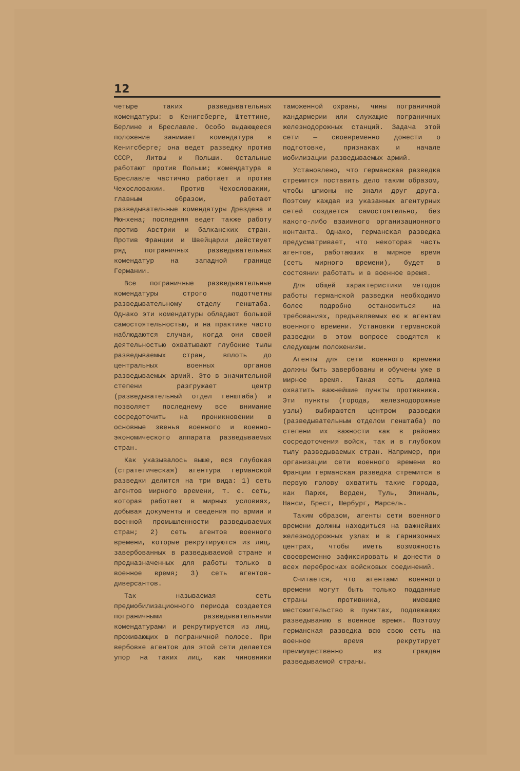12
четыре таких разведывательных комендатуры: в Кенигсберге, Штеттине, Берлине и Бреславле. Особо выдающееся положение занимает комендатура в Кенигсберге; она ведет разведку против СССР, Литвы и Польши. Остальные работают против Польши; комендатура в Бреславле частично работает и против Чехословакии. Против Чехословакии, главным образом, работают разведывательные комендатуры Дрездена и Мюнхена; последняя ведет также работу против Австрии и балканских стран. Против Франции и Швейцарии действует ряд пограничных разведывательных комендатур на западной границе Германии.
Все пограничные разведывательные комендатуры строго подотчетны разведывательному отделу генштаба. Однако эти комендатуры обладают большой самостоятельностью, и на практике часто наблюдаются случаи, когда они своей деятельностью охватывают глубокие тылы разведываемых стран, вплоть до центральных военных органов разведываемых армий. Это в значительной степени разгружает центр (разведывательный отдел генштаба) и позволяет последнему все внимание сосредоточить на проникновении в основные звенья военного и военно-экономического аппарата разведываемых стран.
Как указывалось выше, вся глубокая (стратегическая) агентура германской разведки делится на три вида: 1) сеть агентов мирного времени, т. е. сеть, которая работает в мирных условиях, добывая документы и сведения по армии и военной промышленности разведываемых стран; 2) сеть агентов военного времени, которые рекрутируются из лиц, завербованных в разведываемой стране и предназначенных для работы только в военное время; 3) сеть агентов-диверсантов.
Так называемая сеть предмобилизационного периода создается пограничными разведывательными комендатурами и рекрутируется из лиц, проживающих в пограничной полосе. При вербовке агентов для этой сети делается упор на таких лиц, как чиновники таможенной охраны, чины пограничной жандармерии или служащие пограничных железнодорожных станций. Задача этой сети — своевременно донести о подготовке, признаках и начале мобилизации разведываемых армий.
Установлено, что германская разведка стремится поставить дело таким образом, чтобы шпионы не знали друг друга. Поэтому каждая из указанных агентурных сетей создается самостоятельно, без какого-либо взаимного организационного контакта. Однако, германская разведка предусматривает, что некоторая часть агентов, работающих в мирное время (сеть мирного времени), будет в состоянии работать и в военное время.
Для общей характеристики методов работы германской разведки необходимо более подробно остановиться на требованиях, предъявляемых ею к агентам военного времени. Установки германской разведки в этом вопросе сводятся к следующим положениям.
Агенты для сети военного времени должны быть завербованы и обучены уже в мирное время. Такая сеть должна охватить важнейшие пункты противника. Эти пункты (города, железнодорожные узлы) выбираются центром разведки (разведывательным отделом генштаба) по степени их важности как в районах сосредоточения войск, так и в глубоком тылу разведываемых стран. Например, при организации сети военного времени во Франции германская разведка стремится в первую голову охватить такие города, как Париж, Верден, Туль, Эпиналь, Нанси, Брест, Шербург, Марсель.
Таким образом, агенты сети военного времени должны находиться на важнейших железнодорожных узлах и в гарнизонных центрах, чтобы иметь возможность своевременно зафиксировать и донести о всех перебросках войсковых соединений.
Считается, что агентами военного времени могут быть только подданные страны противника, имеющие местожительство в пунктах, подлежащих разведыванию в военное время. Поэтому германская разведка всю свою сеть на военное время рекрутирует преимущественно из граждан разведываемой страны.